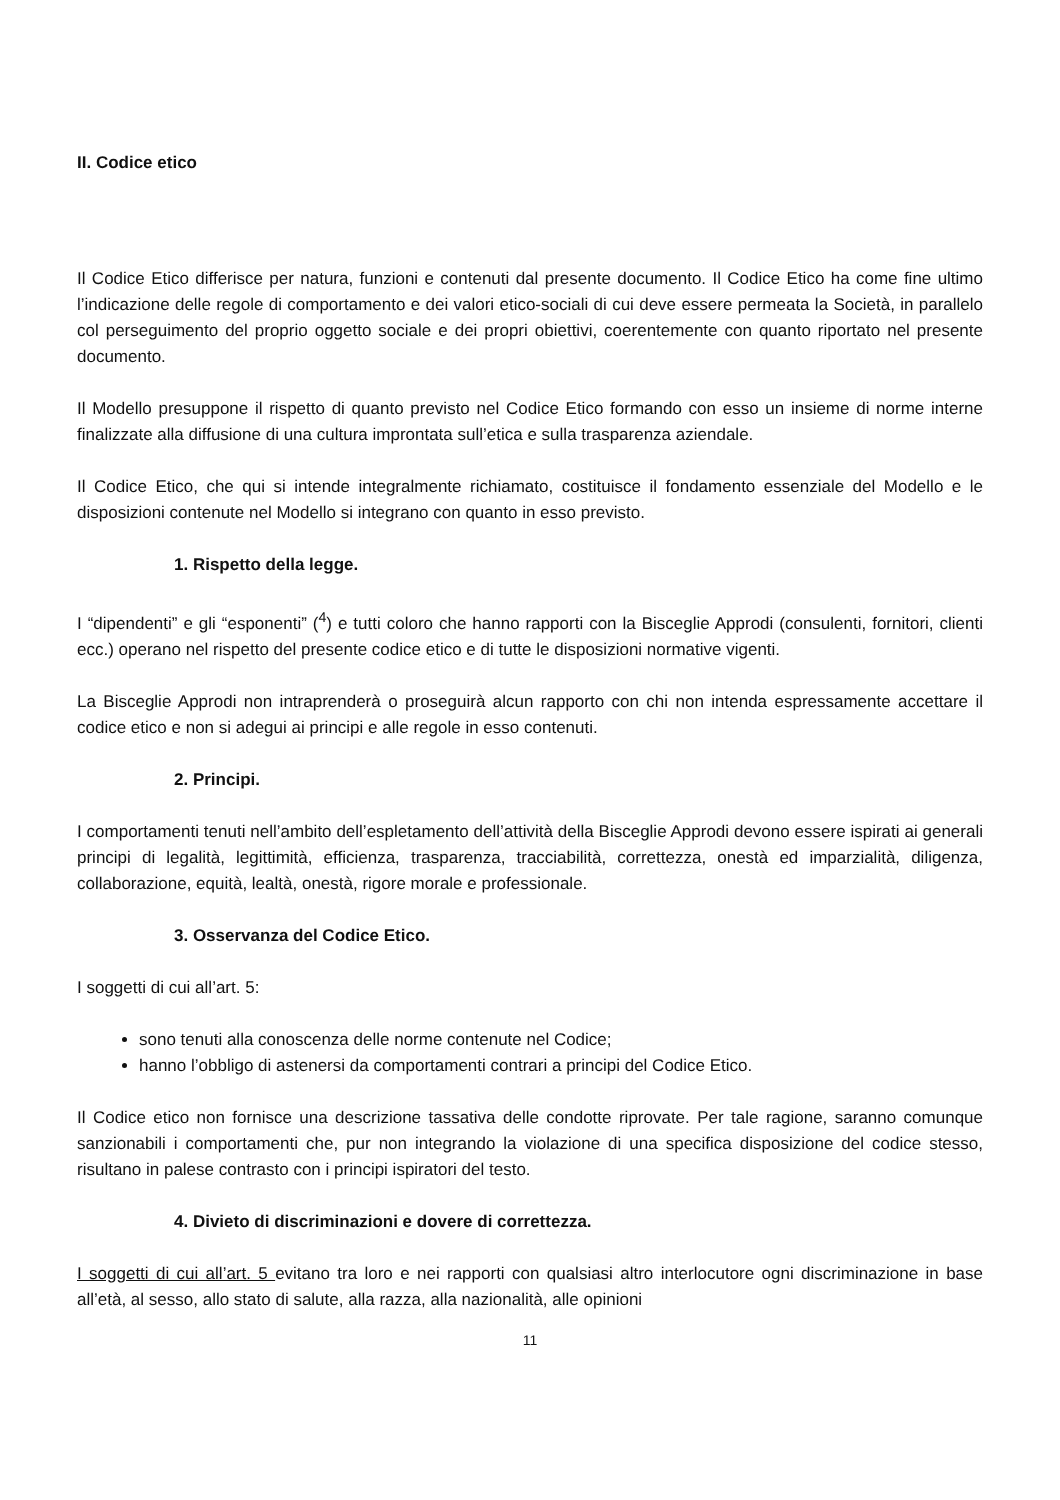II. Codice etico
Il Codice Etico differisce per natura, funzioni e contenuti dal presente documento. Il Codice Etico ha come fine ultimo l’indicazione delle regole di comportamento e dei valori etico-sociali di cui deve essere permeata la Società, in parallelo col perseguimento del proprio oggetto sociale e dei propri obiettivi, coerentemente con quanto riportato nel presente documento.
Il Modello presuppone il rispetto di quanto previsto nel Codice Etico formando con esso un insieme di norme interne finalizzate alla diffusione di una cultura improntata sull’etica e sulla trasparenza aziendale.
Il Codice Etico, che qui si intende integralmente richiamato, costituisce il fondamento essenziale del Modello e le disposizioni contenute nel Modello si integrano con quanto in esso previsto.
1. Rispetto della legge.
I “dipendenti” e gli “esponenti” (<sup>4</sup>) e tutti coloro che hanno rapporti con la Bisceglie Approdi (consulenti, fornitori, clienti ecc.) operano nel rispetto del presente codice etico e di tutte le disposizioni normative vigenti.
La Bisceglie Approdi non intraprenderà o proseguirà alcun rapporto con chi non intenda espressamente accettare il codice etico e non si adegui ai principi e alle regole in esso contenuti.
2. Principi.
I comportamenti tenuti nell’ambito dell’espletamento dell’attività della Bisceglie Approdi devono essere ispirati ai generali principi di legalità, legittimità, efficienza, trasparenza, tracciabilità, correttezza, onestà ed imparzialità, diligenza, collaborazione, equità, lealtà, onestà, rigore morale e professionale.
3. Osservanza del Codice Etico.
I soggetti di cui all’art. 5:
sono tenuti alla conoscenza delle norme contenute nel Codice;
hanno l’obbligo di astenersi da comportamenti contrari a principi del Codice Etico.
Il Codice etico non fornisce una descrizione tassativa delle condotte riprovate. Per tale ragione, saranno comunque sanzionabili i comportamenti che, pur non integrando la violazione di una specifica disposizione del codice stesso, risultano in palese contrasto con i principi ispiratori del testo.
4. Divieto di discriminazioni e dovere di correttezza.
I soggetti di cui all’art. 5 evitano tra loro e nei rapporti con qualsiasi altro interlocutore ogni discriminazione in base all’età, al sesso, allo stato di salute, alla razza, alla nazionalità, alle opinioni
11